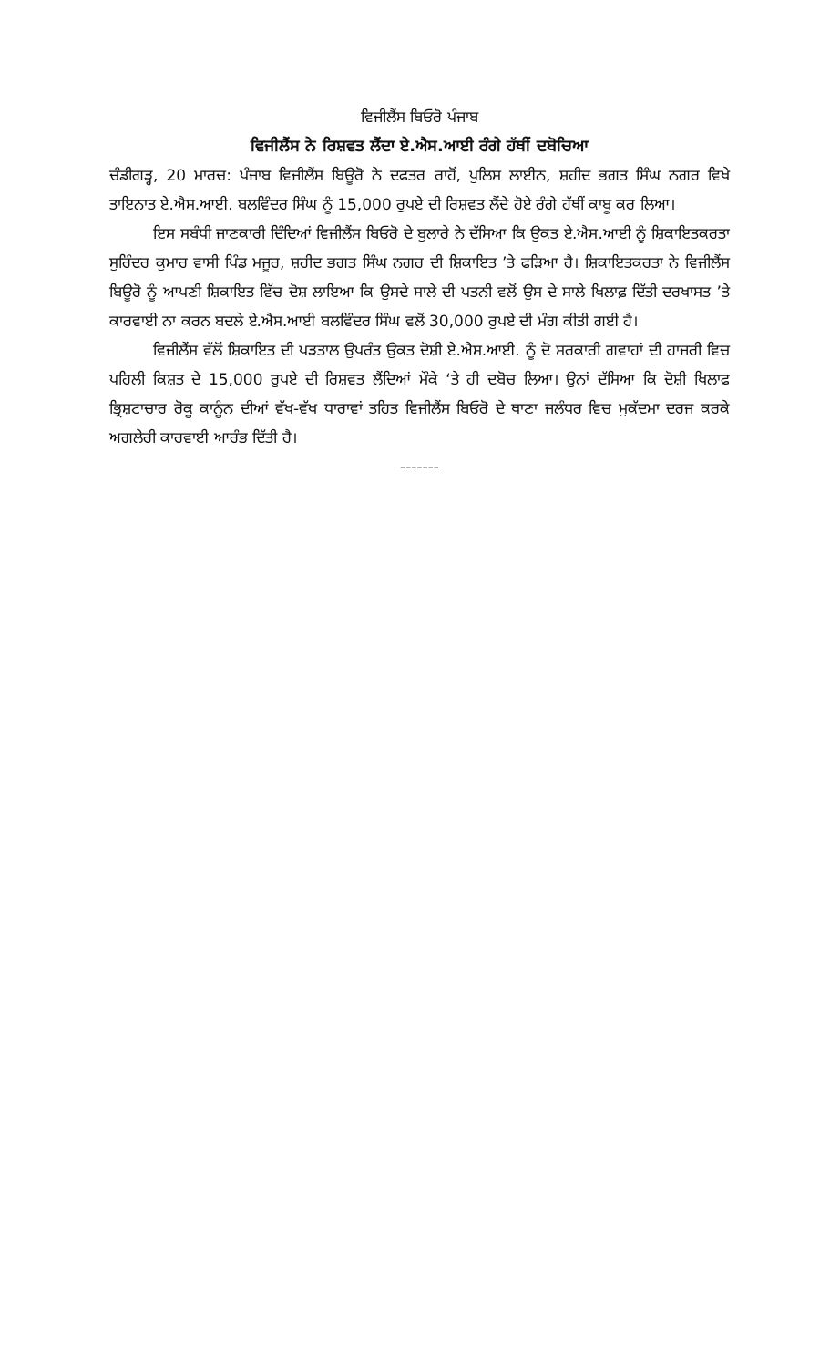ਵਿਜੀਲੈਂਸ ਬਿਓਰੋ ਪੰਜਾਬ
ਵਿਜੀਲੈਂਸ ਨੇ ਰਿਸ਼ਵਤ ਲੈਂਦਾ ਏ.ਐਸ.ਆਈ ਰੰਗੇ ਹੱਥੀਂ ਦਬੋਚਿਆ
ਚੰਡੀਗੜ੍ਹ, 20 ਮਾਰਚ: ਪੰਜਾਬ ਵਿਜੀਲੈਂਸ ਬਿਊਰੋ ਨੇ ਦਫਤਰ ਰਾਹੋਂ, ਪੁਲਿਸ ਲਾਈਨ, ਸ਼ਹੀਦ ਭਗਤ ਸਿੰਘ ਨਗਰ ਵਿਖੇ ਤਾਇਨਾਤ ਏ.ਐਸ.ਆਈ. ਬਲਵਿੰਦਰ ਸਿੰਘ ਨੂੰ 15,000 ਰੁਪਏ ਦੀ ਰਿਸ਼ਵਤ ਲੈਂਦੇ ਹੋਏ ਰੰਗੇ ਹੱਥੀਂ ਕਾਬੂ ਕਰ ਲਿਆ।
ਇਸ ਸਬੰਧੀ ਜਾਣਕਾਰੀ ਦਿੰਦਿਆਂ ਵਿਜੀਲੈਂਸ ਬਿਓਰੋ ਦੇ ਬੁਲਾਰੇ ਨੇ ਦੱਸਿਆ ਕਿ ਉਕਤ ਏ.ਐਸ.ਆਈ ਨੂੰ ਸ਼ਿਕਾਇਤਕਰਤਾ ਸੁਰਿੰਦਰ ਕੁਮਾਰ ਵਾਸੀ ਪਿੰਡ ਮਜੂਰ, ਸ਼ਹੀਦ ਭਗਤ ਸਿੰਘ ਨਗਰ ਦੀ ਸ਼ਿਕਾਇਤ ’ਤੇ ਫੜਿਆ ਹੈ। ਸ਼ਿਕਾਇਤਕਰਤਾ ਨੇ ਵਿਜੀਲੈਂਸ ਬਿਊਰੋ ਨੂੰ ਆਪਣੀ ਸ਼ਿਕਾਇਤ ਵਿੱਚ ਦੋਸ਼ ਲਾਇਆ ਕਿ ਉਸਦੇ ਸਾਲੇ ਦੀ ਪਤਨੀ ਵਲੋਂ ਉਸ ਦੇ ਸਾਲੇ ਖਿਲਾਫ਼ ਦਿੱਤੀ ਦਰਖਾਸਤ ’ਤੇ ਕਾਰਵਾਈ ਨਾ ਕਰਨ ਬਦਲੇ ਏ.ਐਸ.ਆਈ ਬਲਵਿੰਦਰ ਸਿੰਘ ਵਲੋਂ 30,000 ਰੁਪਏ ਦੀ ਮੰਗ ਕੀਤੀ ਗਈ ਹੈ।
ਵਿਜੀਲੈਂਸ ਵੱਲੋਂ ਸ਼ਿਕਾਇਤ ਦੀ ਪੜਤਾਲ ਉਪਰੰਤ ਉਕਤ ਦੋਸ਼ੀ ਏ.ਐਸ.ਆਈ. ਨੂੰ ਦੋ ਸਰਕਾਰੀ ਗਵਾਹਾਂ ਦੀ ਹਾਜਰੀ ਵਿਚ ਪਹਿਲੀ ਕਿਸ਼ਤ ਦੇ 15,000 ਰੁਪਏ ਦੀ ਰਿਸ਼ਵਤ ਲੈਂਦਿਆਂ ਮੌਕੇ ‘ਤੇ ਹੀ ਦਬੋਚ ਲਿਆ। ਉਨਾਂ ਦੱਸਿਆ ਕਿ ਦੋਸ਼ੀ ਖਿਲਾਫ਼ ਭ੍ਰਿਸ਼ਟਾਚਾਰ ਰੋਕੂ ਕਾਨੂੰਨ ਦੀਆਂ ਵੱਖ-ਵੱਖ ਧਾਰਾਵਾਂ ਤਹਿਤ ਵਿਜੀਲੈਂਸ ਬਿਓਰੋ ਦੇ ਥਾਣਾ ਜਲੰਧਰ ਵਿਚ ਮੁਕੱਦਮਾ ਦਰਜ ਕਰਕੇ ਅਗਲੇਰੀ ਕਾਰਵਾਈ ਆਰੰਭ ਦਿੱਤੀ ਹੈ।
-------